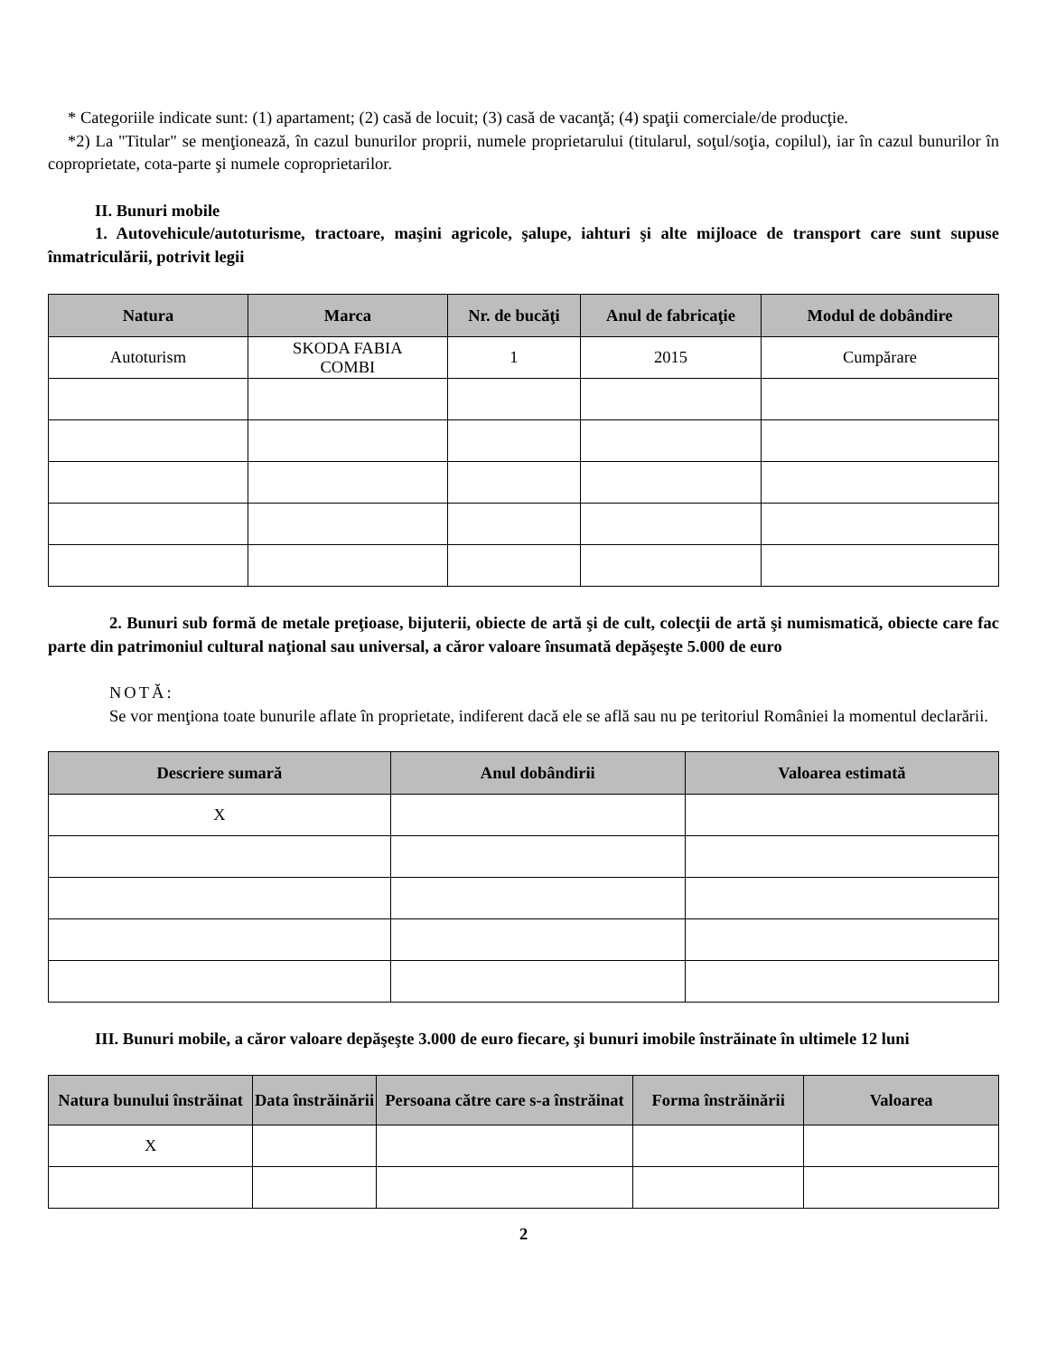* Categoriile indicate sunt: (1) apartament; (2) casă de locuit; (3) casă de vacanţă; (4) spaţii comerciale/de producţie.
*2) La "Titular" se menţionează, în cazul bunurilor proprii, numele proprietarului (titularul, soţul/soţia, copilul), iar în cazul bunurilor în coproprietate, cota-parte şi numele coproprietarilor.
II. Bunuri mobile
1. Autovehicule/autoturisme, tractoare, maşini agricole, şalupe, iahturi şi alte mijloace de transport care sunt supuse înmatriculării, potrivit legii
| Natura | Marca | Nr. de bucăţi | Anul de fabricaţie | Modul de dobândire |
| --- | --- | --- | --- | --- |
| Autoturism | SKODA FABIA COMBI | 1 | 2015 | Cumpărare |
2. Bunuri sub formă de metale preţioase, bijuterii, obiecte de artă şi de cult, colecţii de artă şi numismatică, obiecte care fac parte din patrimoniul cultural naţional sau universal, a căror valoare însumată depăşeşte 5.000 de euro
NOTĂ:
Se vor menţiona toate bunurile aflate în proprietate, indiferent dacă ele se află sau nu pe teritoriul României la momentul declarării.
| Descriere sumară | Anul dobândirii | Valoarea estimată |
| --- | --- | --- |
| X | | |
III. Bunuri mobile, a căror valoare depăşeşte 3.000 de euro fiecare, şi bunuri imobile înstrăinate în ultimele 12 luni
| Natura bunului înstrăinat | Data înstrăinării | Persoana către care s-a înstrăinat | Forma înstrăinării | Valoarea |
| --- | --- | --- | --- | --- |
| X | | | | |
2